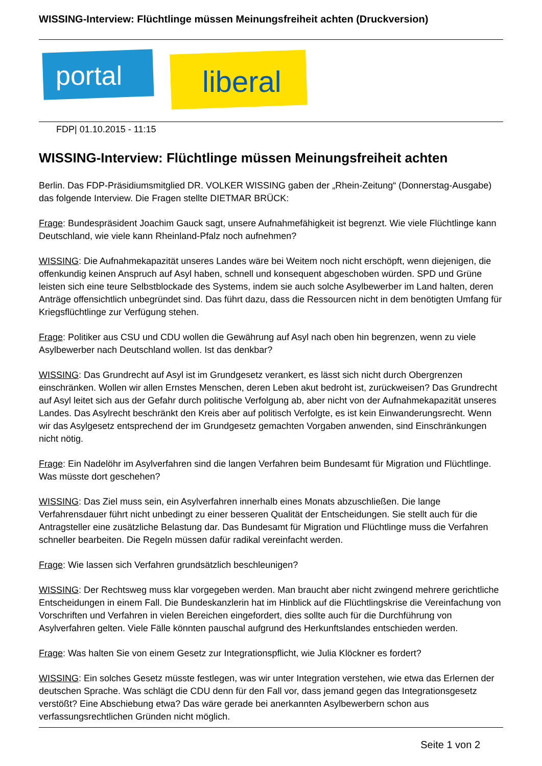WISSING-Interview: Flüchtlinge müssen Meinungsfreiheit achten (Druckversion)
portal liberal
FDP| 01.10.2015 - 11:15
WISSING-Interview: Flüchtlinge müssen Meinungsfreiheit achten
Berlin. Das FDP-Präsidiumsmitglied DR. VOLKER WISSING gaben der „Rhein-Zeitung“ (Donnerstag-Ausgabe) das folgende Interview. Die Fragen stellte DIETMAR BRÜCK:
Frage: Bundespräsident Joachim Gauck sagt, unsere Aufnahmefähigkeit ist begrenzt. Wie viele Flüchtlinge kann Deutschland, wie viele kann Rheinland-Pfalz noch aufnehmen?
WISSING: Die Aufnahmekapazität unseres Landes wäre bei Weitem noch nicht erschöpft, wenn diejenigen, die offenkundig keinen Anspruch auf Asyl haben, schnell und konsequent abgeschoben würden. SPD und Grüne leisten sich eine teure Selbstblockade des Systems, indem sie auch solche Asylbewerber im Land halten, deren Anträge offensichtlich unbegründet sind. Das führt dazu, dass die Ressourcen nicht in dem benötigten Umfang für Kriegsflüchtlinge zur Verfügung stehen.
Frage: Politiker aus CSU und CDU wollen die Gewährung auf Asyl nach oben hin begrenzen, wenn zu viele Asylbewerber nach Deutschland wollen. Ist das denkbar?
WISSING: Das Grundrecht auf Asyl ist im Grundgesetz verankert, es lässt sich nicht durch Obergrenzen einschränken. Wollen wir allen Ernstes Menschen, deren Leben akut bedroht ist, zurückweisen? Das Grundrecht auf Asyl leitet sich aus der Gefahr durch politische Verfolgung ab, aber nicht von der Aufnahmekapazität unseres Landes. Das Asylrecht beschränkt den Kreis aber auf politisch Verfolgte, es ist kein Einwanderungsrecht. Wenn wir das Asylgesetz entsprechend der im Grundgesetz gemachten Vorgaben anwenden, sind Einschränkungen nicht nötig.
Frage: Ein Nadelöhr im Asylverfahren sind die langen Verfahren beim Bundesamt für Migration und Flüchtlinge. Was müsste dort geschehen?
WISSING: Das Ziel muss sein, ein Asylverfahren innerhalb eines Monats abzuschließen. Die lange Verfahrensdauer führt nicht unbedingt zu einer besseren Qualität der Entscheidungen. Sie stellt auch für die Antragsteller eine zusätzliche Belastung dar. Das Bundesamt für Migration und Flüchtlinge muss die Verfahren schneller bearbeiten. Die Regeln müssen dafür radikal vereinfacht werden.
Frage: Wie lassen sich Verfahren grundsätzlich beschleunigen?
WISSING: Der Rechtsweg muss klar vorgegeben werden. Man braucht aber nicht zwingend mehrere gerichtliche Entscheidungen in einem Fall. Die Bundeskanzlerin hat im Hinblick auf die Flüchtlingskrise die Vereinfachung von Vorschriften und Verfahren in vielen Bereichen eingefordert, dies sollte auch für die Durchführung von Asylverfahren gelten. Viele Fälle könnten pauschal aufgrund des Herkunftslandes entschieden werden.
Frage: Was halten Sie von einem Gesetz zur Integrationspflicht, wie Julia Klöckner es fordert?
WISSING: Ein solches Gesetz müsste festlegen, was wir unter Integration verstehen, wie etwa das Erlernen der deutschen Sprache. Was schlägt die CDU denn für den Fall vor, dass jemand gegen das Integrationsgesetz verstößt? Eine Abschiebung etwa? Das wäre gerade bei anerkannten Asylbewerbern schon aus verfassungsrechtlichen Gründen nicht möglich.
Seite 1 von 2